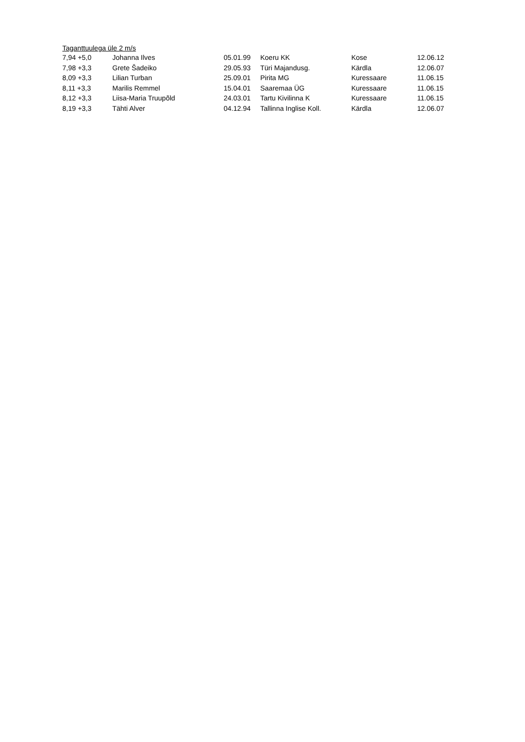Taganttuulega üle 2 m/s
| 7,94 +5,0 | Johanna Ilves | 05.01.99 | Koeru KK | Kose | 12.06.12 |
| 7,98 +3,3 | Grete Šadeiko | 29.05.93 | Türi Majandusg. | Kärdla | 12.06.07 |
| 8,09 +3,3 | Lilian Turban | 25.09.01 | Pirita MG | Kuressaare | 11.06.15 |
| 8,11 +3,3 | Marilis Remmel | 15.04.01 | Saaremaa ÜG | Kuressaare | 11.06.15 |
| 8,12 +3,3 | Liisa-Maria Truupõld | 24.03.01 | Tartu Kivilinna K | Kuressaare | 11.06.15 |
| 8,19 +3,3 | Tähti Alver | 04.12.94 | Tallinna Inglise Koll. | Kärdla | 12.06.07 |